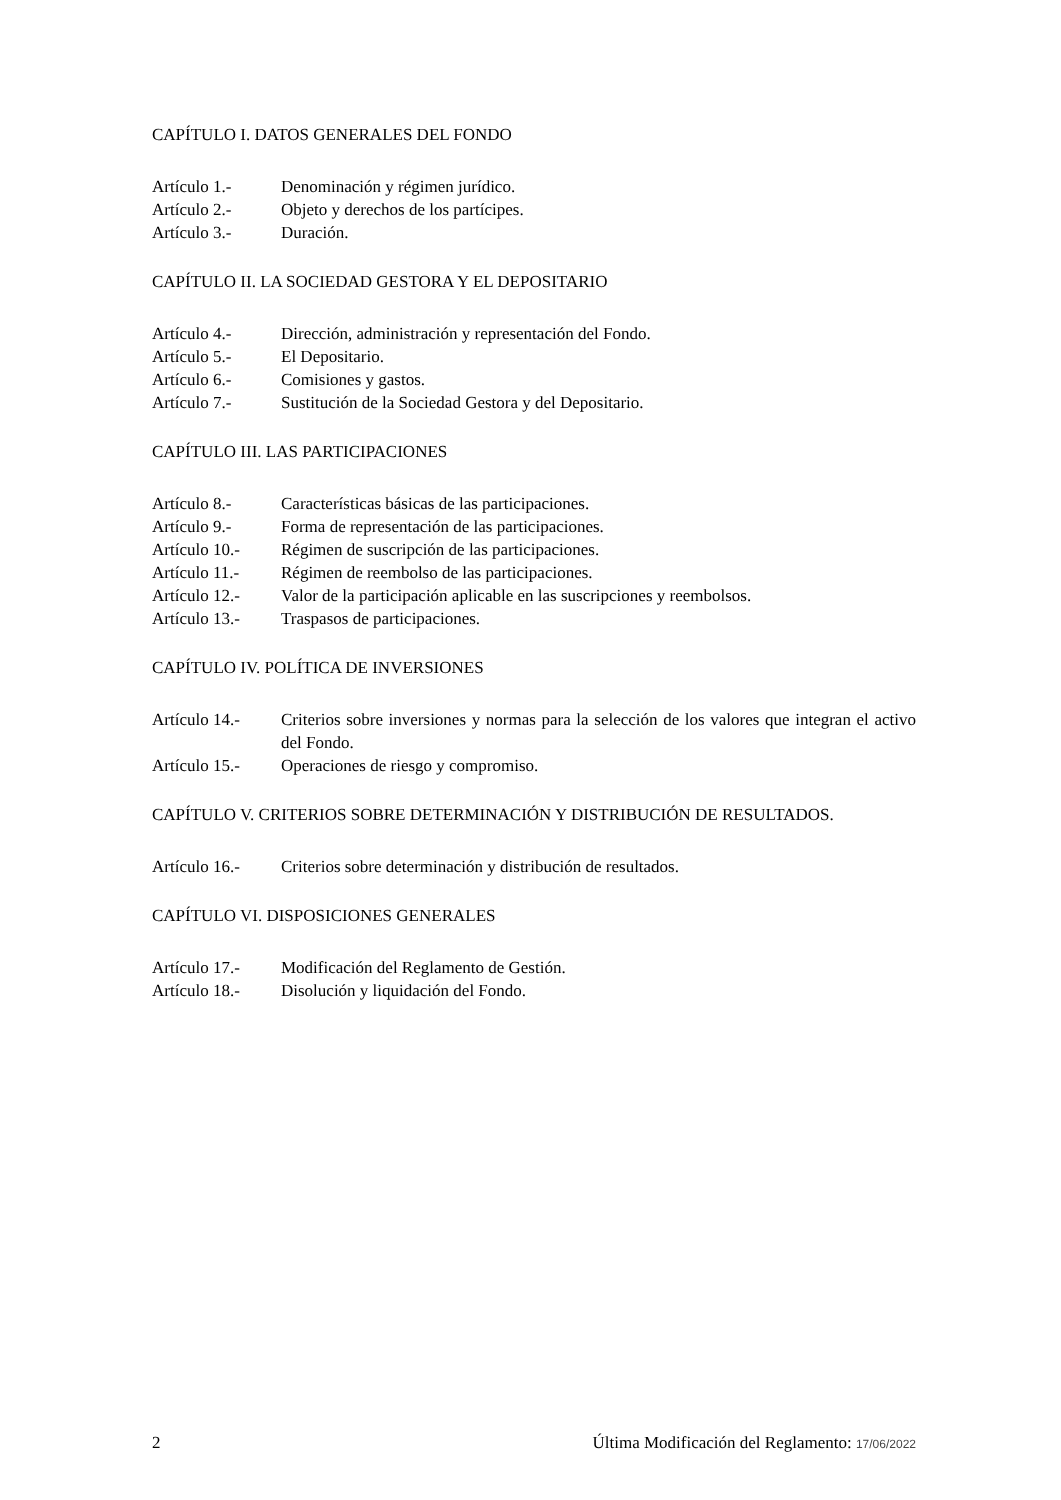CAPÍTULO I. DATOS GENERALES DEL FONDO
| Artículo 1.- | Denominación y régimen jurídico. |
| Artículo 2.- | Objeto y derechos de los partícipes. |
| Artículo 3.- | Duración. |
CAPÍTULO II. LA SOCIEDAD GESTORA Y EL DEPOSITARIO
| Artículo 4.- | Dirección, administración y representación del Fondo. |
| Artículo 5.- | El Depositario. |
| Artículo 6.- | Comisiones y gastos. |
| Artículo 7.- | Sustitución de la Sociedad Gestora y del Depositario. |
CAPÍTULO III. LAS PARTICIPACIONES
| Artículo 8.- | Características básicas de las participaciones. |
| Artículo 9.- | Forma de representación de las participaciones. |
| Artículo 10.- | Régimen de suscripción de las participaciones. |
| Artículo 11.- | Régimen de reembolso de las participaciones. |
| Artículo 12.- | Valor de la participación aplicable en las suscripciones y reembolsos. |
| Artículo 13.- | Traspasos de participaciones. |
CAPÍTULO IV. POLÍTICA DE INVERSIONES
| Artículo 14.- | Criterios sobre inversiones y normas para la selección de los valores que integran el activo del Fondo. |
| Artículo 15.- | Operaciones de riesgo y compromiso. |
CAPÍTULO V. CRITERIOS SOBRE DETERMINACIÓN Y DISTRIBUCIÓN DE RESULTADOS.
| Artículo 16.- | Criterios sobre determinación y distribución de resultados. |
CAPÍTULO VI. DISPOSICIONES GENERALES
| Artículo 17.- | Modificación del Reglamento de Gestión. |
| Artículo 18.- | Disolución y liquidación del Fondo. |
2 Última Modificación del Reglamento: 17/06/2022